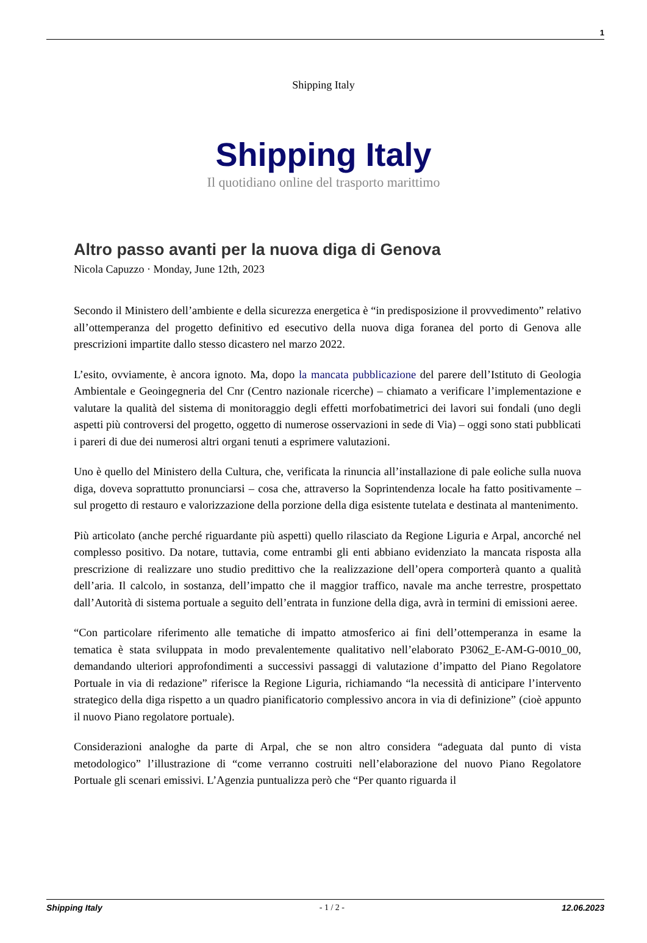1
Shipping Italy
Shipping Italy
Il quotidiano online del trasporto marittimo
Altro passo avanti per la nuova diga di Genova
Nicola Capuzzo · Monday, June 12th, 2023
Secondo il Ministero dell’ambiente e della sicurezza energetica è “in predisposizione il provvedimento” relativo all’ottemperanza del progetto definitivo ed esecutivo della nuova diga foranea del porto di Genova alle prescrizioni impartite dallo stesso dicastero nel marzo 2022.
L’esito, ovviamente, è ancora ignoto. Ma, dopo la mancata pubblicazione del parere dell’Istituto di Geologia Ambientale e Geoingegneria del Cnr (Centro nazionale ricerche) – chiamato a verificare l’implementazione e valutare la qualità del sistema di monitoraggio degli effetti morfobatimetrici dei lavori sui fondali (uno degli aspetti più controversi del progetto, oggetto di numerose osservazioni in sede di Via) – oggi sono stati pubblicati i pareri di due dei numerosi altri organi tenuti a esprimere valutazioni.
Uno è quello del Ministero della Cultura, che, verificata la rinuncia all’installazione di pale eoliche sulla nuova diga, doveva soprattutto pronunciarsi – cosa che, attraverso la Soprintendenza locale ha fatto positivamente – sul progetto di restauro e valorizzazione della porzione della diga esistente tutelata e destinata al mantenimento.
Più articolato (anche perché riguardante più aspetti) quello rilasciato da Regione Liguria e Arpal, ancorché nel complesso positivo. Da notare, tuttavia, come entrambi gli enti abbiano evidenziato la mancata risposta alla prescrizione di realizzare uno studio predittivo che la realizzazione dell’opera comporterà quanto a qualità dell’aria. Il calcolo, in sostanza, dell’impatto che il maggior traffico, navale ma anche terrestre, prospettato dall’Autorità di sistema portuale a seguito dell’entrata in funzione della diga, avrà in termini di emissioni aeree.
“Con particolare riferimento alle tematiche di impatto atmosferico ai fini dell’ottemperanza in esame la tematica è stata sviluppata in modo prevalentemente qualitativo nell’elaborato P3062_E-AM-G-0010_00, demandando ulteriori approfondimenti a successivi passaggi di valutazione d’impatto del Piano Regolatore Portuale in via di redazione” riferisce la Regione Liguria, richiamando “la necessità di anticipare l’intervento strategico della diga rispetto a un quadro pianificatorio complessivo ancora in via di definizione” (cioè appunto il nuovo Piano regolatore portuale).
Considerazioni analoghe da parte di Arpal, che se non altro considera “adeguata dal punto di vista metodologico” l’illustrazione di “come verranno costruiti nell’elaborazione del nuovo Piano Regolatore Portuale gli scenari emissivi. L’Agenzia puntualizza però che “Per quanto riguarda il
Shipping Italy - 1 / 2 - 12.06.2023